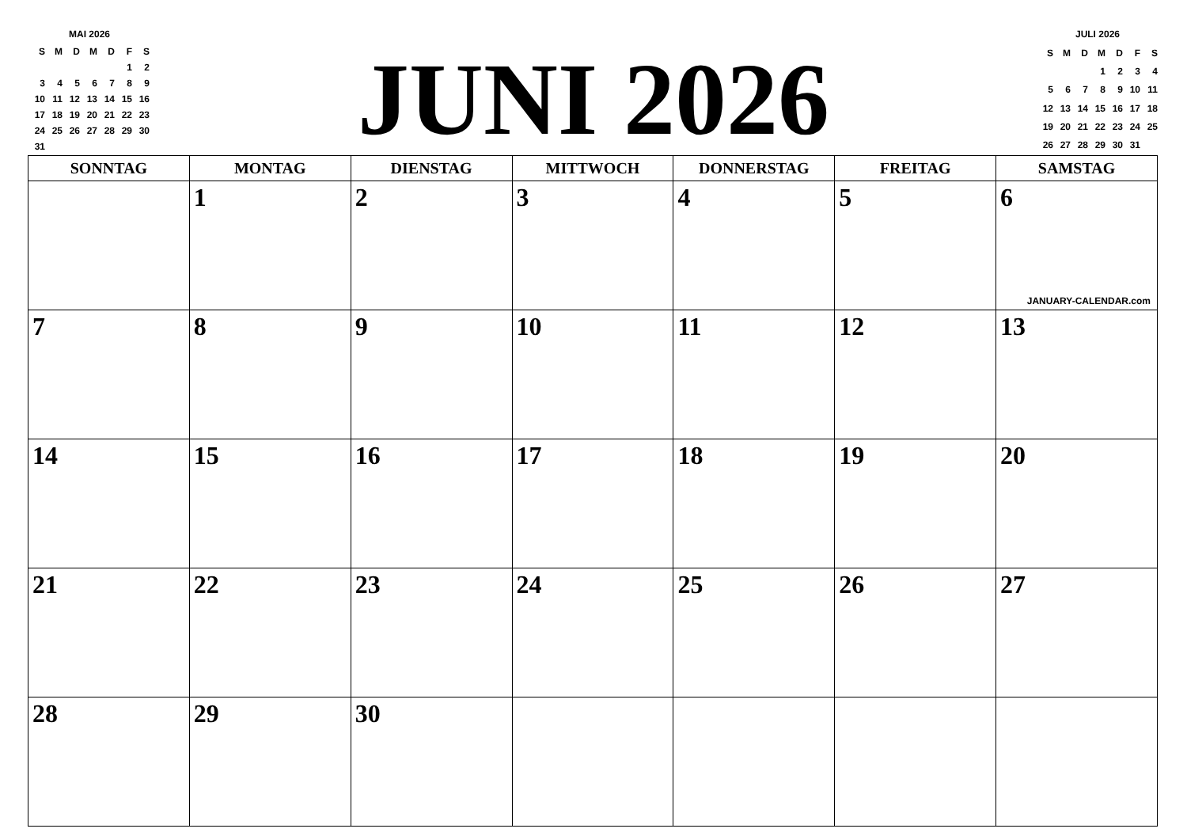MAI 2026
| S | M | D | M | D | F | S |
| | | | | | 1 | 2 |
| 3 | 4 | 5 | 6 | 7 | 8 | 9 |
| 10 | 11 | 12 | 13 | 14 | 15 | 16 |
| 17 | 18 | 19 | 20 | 21 | 22 | 23 |
| 24 | 25 | 26 | 27 | 28 | 29 | 30 |
| 31 | | | | | | |
JUNI 2026
JULI 2026
| S | M | D | M | D | F | S |
| | | | 1 | 2 | 3 | 4 |
| 5 | 6 | 7 | 8 | 9 | 10 | 11 |
| 12 | 13 | 14 | 15 | 16 | 17 | 18 |
| 19 | 20 | 21 | 22 | 23 | 24 | 25 |
| 26 | 27 | 28 | 29 | 30 | 31 | |
| SONNTAG | MONTAG | DIENSTAG | MITTWOCH | DONNERSTAG | FREITAG | SAMSTAG |
| --- | --- | --- | --- | --- | --- | --- |
| | 1 | 2 | 3 | 4 | 5 | 6 JANUARY-CALENDAR.com |
| 7 | 8 | 9 | 10 | 11 | 12 | 13 |
| 14 | 15 | 16 | 17 | 18 | 19 | 20 |
| 21 | 22 | 23 | 24 | 25 | 26 | 27 |
| 28 | 29 | 30 | | | | |